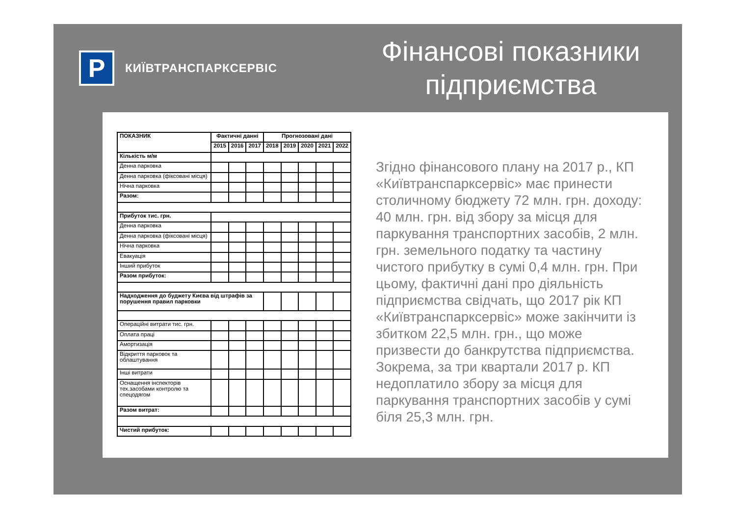P
КИЇВТРАНСПАРКСЕРВІС
Фінансові показники підприємства
| ПОКАЗНИК | Фактичні данні | | | Прогнозовані дані | | | | |
| --- | --- | --- | --- | --- | --- | --- | --- | --- |
| | 2015 | 2016 | 2017 | 2018 | 2019 | 2020 | 2021 | 2022 |
| Кількість м/м | | | | | | | | |
| Денна парковка | | | | | | | | |
| Денна парковка (фіксовані місця) | | | | | | | | |
| Нічна парковка | | | | | | | | |
| Разом: | | | | | | | | |
| Прибуток тис. грн. | | | | | | | | |
| Денна парковка | | | | | | | | |
| Денна парковка (фіксовані місця) | | | | | | | | |
| Нічна парковка | | | | | | | | |
| Евакуація | | | | | | | | |
| Інший прибуток | | | | | | | | |
| Разом прибуток: | | | | | | | | |
| Надходження до буджету Києва від штрафів за порушення правил парковки | | | | | | | | |
| Операційні витрати тис. грн. | | | | | | | | |
| Оплата праці | | | | | | | | |
| Амортизація | | | | | | | | |
| Відкриття парковок та облаштування | | | | | | | | |
| Інші витрати | | | | | | | | |
| Оснащення інспекторів тех.засобами контролю та спецодягом | | | | | | | | |
| Разом витрат: | | | | | | | | |
| Чистий прибуток: | | | | | | | | |
Згідно фінансового плану на 2017 р., КП «Київтранспарксервіс» має принести столичному бюджету 72 млн. грн. доходу: 40 млн. грн. від збору за місця для паркування транспортних засобів, 2 млн. грн. земельного податку та частину чистого прибутку в сумі 0,4 млн. грн. При цьому, фактичні дані про діяльність підприємства свідчать, що 2017 рік КП «Київтранспарксервіс» може закінчити із збитком 22,5 млн. грн., що може призвести до банкрутства підприємства. Зокрема, за три квартали 2017 р. КП недоплатило збору за місця для паркування транспортних засобів у сумі біля 25,3 млн. грн.